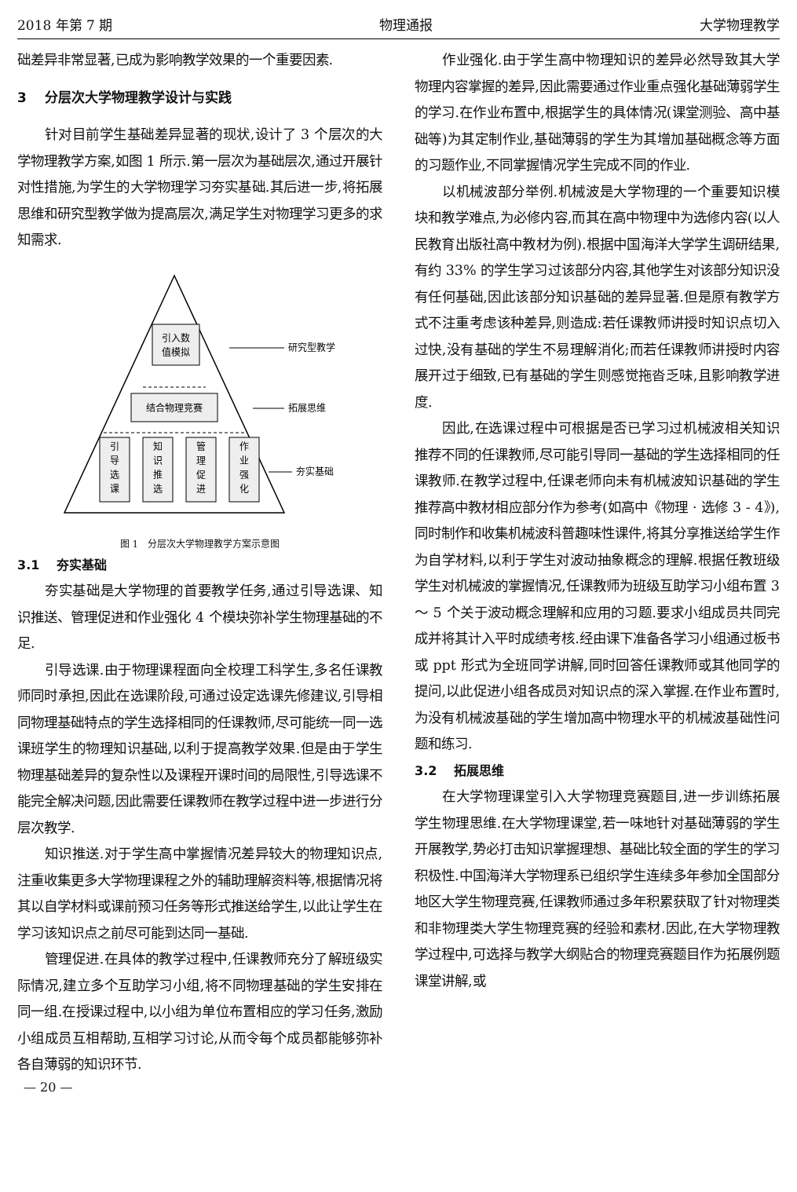2018 年第 7 期 物理通报 大学物理教学
础差异非常显著,已成为影响教学效果的一个重要因素.
3　 分层次大学物理教学设计与实践
针对目前学生基础差异显著的现状,设计了 3 个层次的大学物理教学方案,如图 1 所示.第一层次为基础层次,通过开展针对性措施,为学生的大学物理学习夯实基础.其后进一步,将拓展思维和研究型教学做为提高层次,满足学生对物理学习更多的求知需求.
引入数
值模拟
结合物理竞赛
引
导
选
课
知
识
推
选
管
理
促
进
作
业
强
化
研究型教学
拓展思维
夯实基础
图 1　分层次大学物理教学方案示意图
3.1　 夯实基础
夯实基础是大学物理的首要教学任务,通过引导选课、知识推送、管理促进和作业强化 4 个模块弥补学生物理基础的不足.
引导选课.由于物理课程面向全校理工科学生,多名任课教师同时承担,因此在选课阶段,可通过设定选课先修建议,引导相同物理基础特点的学生选择相同的任课教师,尽可能统一同一选课班学生的物理知识基础,以利于提高教学效果.但是由于学生物理基础差异的复杂性以及课程开课时间的局限性,引导选课不能完全解决问题,因此需要任课教师在教学过程中进一步进行分层次教学.
知识推送.对于学生高中掌握情况差异较大的物理知识点,注重收集更多大学物理课程之外的辅助理解资料等,根据情况将其以自学材料或课前预习任务等形式推送给学生,以此让学生在学习该知识点之前尽可能到达同一基础.
管理促进.在具体的教学过程中,任课教师充分了解班级实际情况,建立多个互助学习小组,将不同物理基础的学生安排在同一组.在授课过程中,以小组为单位布置相应的学习任务,激励小组成员互相帮助,互相学习讨论,从而令每个成员都能够弥补各自薄弱的知识环节.
作业强化.由于学生高中物理知识的差异必然导致其大学物理内容掌握的差异,因此需要通过作业重点强化基础薄弱学生的学习.在作业布置中,根据学生的具体情况(课堂测验、高中基础等)为其定制作业,基础薄弱的学生为其增加基础概念等方面的习题作业,不同掌握情况学生完成不同的作业.
以机械波部分举例.机械波是大学物理的一个重要知识模块和教学难点,为必修内容,而其在高中物理中为选修内容(以人民教育出版社高中教材为例).根据中国海洋大学学生调研结果,有约 33% 的学生学习过该部分内容,其他学生对该部分知识没有任何基础,因此该部分知识基础的差异显著.但是原有教学方式不注重考虑该种差异,则造成:若任课教师讲授时知识点切入过快,没有基础的学生不易理解消化;而若任课教师讲授时内容展开过于细致,已有基础的学生则感觉拖沓乏味,且影响教学进度.
因此,在选课过程中可根据是否已学习过机械波相关知识推荐不同的任课教师,尽可能引导同一基础的学生选择相同的任课教师.在教学过程中,任课老师向未有机械波知识基础的学生推荐高中教材相应部分作为参考(如高中《物理 · 选修 3 - 4》),同时制作和收集机械波科普趣味性课件,将其分享推送给学生作为自学材料,以利于学生对波动抽象概念的理解.根据任教班级学生对机械波的掌握情况,任课教师为班级互助学习小组布置 3 ～ 5 个关于波动概念理解和应用的习题.要求小组成员共同完成并将其计入平时成绩考核.经由课下准备各学习小组通过板书或 ppt 形式为全班同学讲解,同时回答任课教师或其他同学的提问,以此促进小组各成员对知识点的深入掌握.在作业布置时,为没有机械波基础的学生增加高中物理水平的机械波基础性问题和练习.
3.2　 拓展思维
在大学物理课堂引入大学物理竞赛题目,进一步训练拓展学生物理思维.在大学物理课堂,若一味地针对基础薄弱的学生开展教学,势必打击知识掌握理想、基础比较全面的学生的学习积极性.中国海洋大学物理系已组织学生连续多年参加全国部分地区大学生物理竞赛,任课教师通过多年积累获取了针对物理类和非物理类大学生物理竞赛的经验和素材.因此,在大学物理教学过程中,可选择与教学大纲贴合的物理竞赛题目作为拓展例题课堂讲解,或
— 20 —